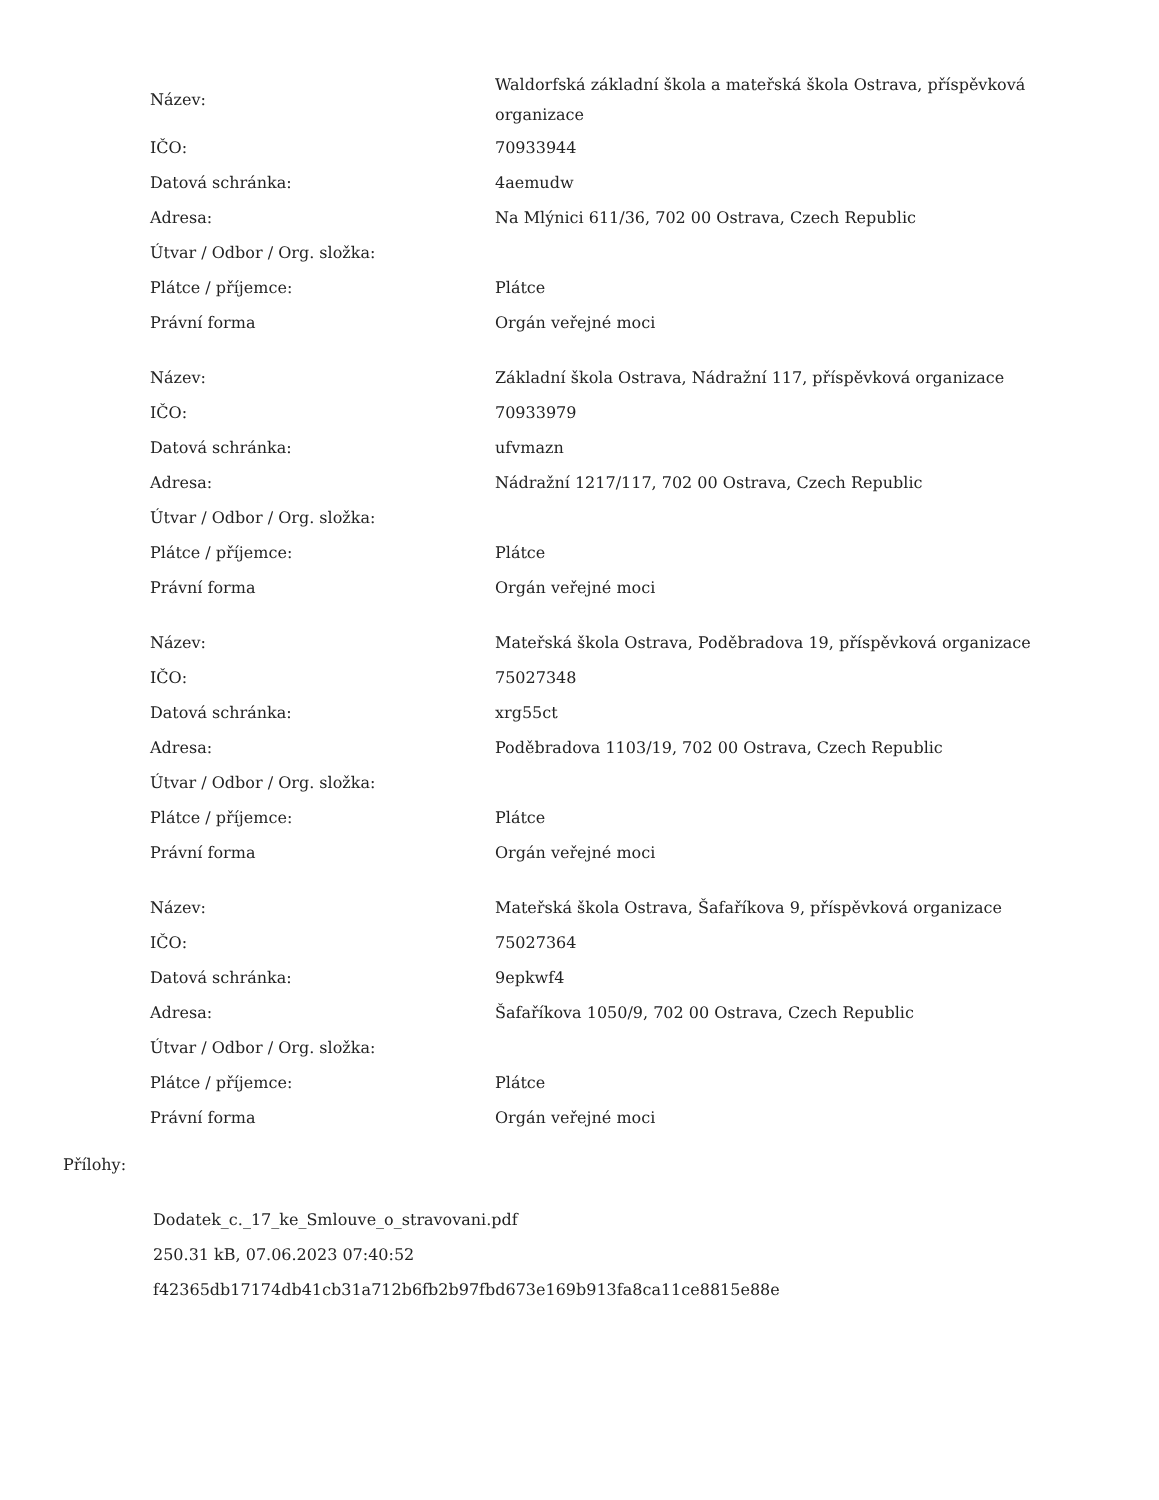| Název: | Waldorfská základní škola a mateřská škola Ostrava, příspěvková organizace |
| IČO: | 70933944 |
| Datová schránka: | 4aemudw |
| Adresa: | Na Mlýnici 611/36, 702 00 Ostrava, Czech Republic |
| Útvar / Odbor / Org. složka: | |
| Plátce / příjemce: | Plátce |
| Právní forma | Orgán veřejné moci |
| Název: | Základní škola Ostrava, Nádražní 117, příspěvková organizace |
| IČO: | 70933979 |
| Datová schránka: | ufvmazn |
| Adresa: | Nádražní 1217/117, 702 00 Ostrava, Czech Republic |
| Útvar / Odbor / Org. složka: | |
| Plátce / příjemce: | Plátce |
| Právní forma | Orgán veřejné moci |
| Název: | Mateřská škola Ostrava, Poděbradova 19, příspěvková organizace |
| IČO: | 75027348 |
| Datová schránka: | xrg55ct |
| Adresa: | Poděbradova 1103/19, 702 00 Ostrava, Czech Republic |
| Útvar / Odbor / Org. složka: | |
| Plátce / příjemce: | Plátce |
| Právní forma | Orgán veřejné moci |
| Název: | Mateřská škola Ostrava, Šafaříkova 9, příspěvková organizace |
| IČO: | 75027364 |
| Datová schránka: | 9epkwf4 |
| Adresa: | Šafaříkova 1050/9, 702 00 Ostrava, Czech Republic |
| Útvar / Odbor / Org. složka: | |
| Plátce / příjemce: | Plátce |
| Právní forma | Orgán veřejné moci |
Přílohy:
Dodatek_c._17_ke_Smlouve_o_stravovani.pdf
250.31 kB, 07.06.2023 07:40:52
f42365db17174db41cb31a712b6fb2b97fbd673e169b913fa8ca11ce8815e88e